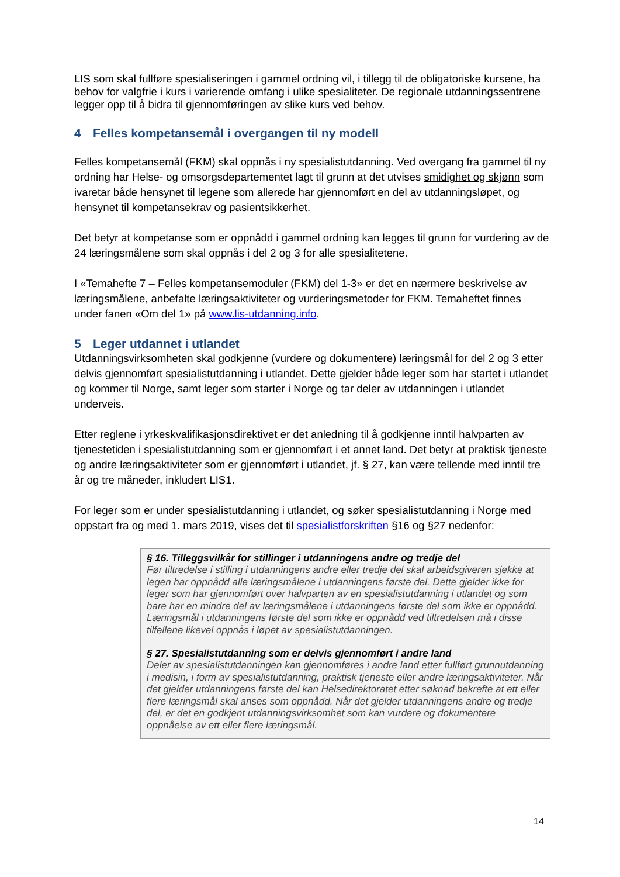LIS som skal fullføre spesialiseringen i gammel ordning vil, i tillegg til de obligatoriske kursene, ha behov for valgfrie i kurs i varierende omfang i ulike spesialiteter. De regionale utdanningssentrene legger opp til å bidra til gjennomføringen av slike kurs ved behov.
4 Felles kompetansemål i overgangen til ny modell
Felles kompetansemål (FKM) skal oppnås i ny spesialistutdanning. Ved overgang fra gammel til ny ordning har Helse- og omsorgsdepartementet lagt til grunn at det utvises smidighet og skjønn som ivaretar både hensynet til legene som allerede har gjennomført en del av utdanningsløpet, og hensynet til kompetansekrav og pasientsikkerhet.
Det betyr at kompetanse som er oppnådd i gammel ordning kan legges til grunn for vurdering av de 24 læringsmålene som skal oppnås i del 2 og 3 for alle spesialitetene.
I «Temahefte 7 – Felles kompetansemoduler (FKM) del 1-3» er det en nærmere beskrivelse av læringsmålene, anbefalte læringsaktiviteter og vurderingsmetoder for FKM. Temaheftet finnes under fanen «Om del 1» på www.lis-utdanning.info.
5 Leger utdannet i utlandet
Utdanningsvirksomheten skal godkjenne (vurdere og dokumentere) læringsmål for del 2 og 3 etter delvis gjennomført spesialistutdanning i utlandet. Dette gjelder både leger som har startet i utlandet og kommer til Norge, samt leger som starter i Norge og tar deler av utdanningen i utlandet underveis.
Etter reglene i yrkeskvalifikasjonsdirektivet er det anledning til å godkjenne inntil halvparten av tjenestetiden i spesialistutdanning som er gjennomført i et annet land. Det betyr at praktisk tjeneste og andre læringsaktiviteter som er gjennomført i utlandet, jf. § 27, kan være tellende med inntil tre år og tre måneder, inkludert LIS1.
For leger som er under spesialistutdanning i utlandet, og søker spesialistutdanning i Norge med oppstart fra og med 1. mars 2019, vises det til spesialistforskriften §16 og §27 nedenfor:
§ 16. Tilleggsvilkår for stillinger i utdanningens andre og tredje del
Før tiltredelse i stilling i utdanningens andre eller tredje del skal arbeidsgiveren sjekke at legen har oppnådd alle læringsmålene i utdanningens første del. Dette gjelder ikke for leger som har gjennomført over halvparten av en spesialistutdanning i utlandet og som bare har en mindre del av læringsmålene i utdanningens første del som ikke er oppnådd. Læringsmål i utdanningens første del som ikke er oppnådd ved tiltredelsen må i disse tilfellene likevel oppnås i løpet av spesialistutdanningen.
§ 27. Spesialistutdanning som er delvis gjennomført i andre land
Deler av spesialistutdanningen kan gjennomføres i andre land etter fullført grunnutdanning i medisin, i form av spesialistutdanning, praktisk tjeneste eller andre læringsaktiviteter. Når det gjelder utdanningens første del kan Helsedirektoratet etter søknad bekrefte at ett eller flere læringsmål skal anses som oppnådd. Når det gjelder utdanningens andre og tredje del, er det en godkjent utdanningsvirksomhet som kan vurdere og dokumentere oppnåelse av ett eller flere læringsmål.
14